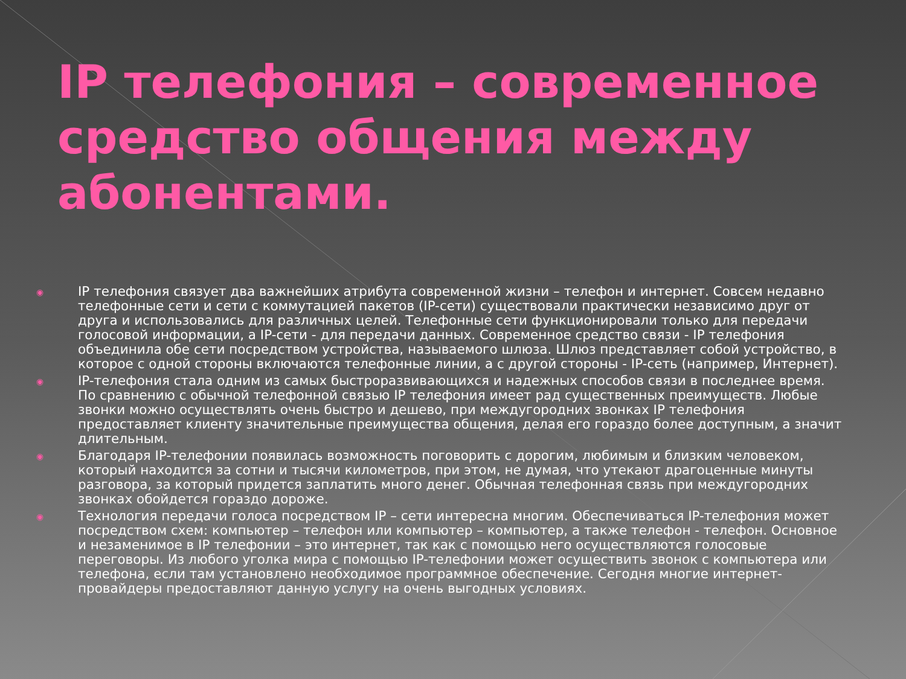IP телефония – современное средство общения между абонентами.
◉ IP телефония связует два важнейших атрибута современной жизни – телефон и интернет. Совсем недавно телефонные сети и сети с коммутацией пакетов (IP-сети) существовали практически независимо друг от друга и использовались для различных целей. Телефонные сети функционировали только для передачи голосовой информации, а IP-сети - для передачи данных. Современное средство связи - IP телефония объединила обе сети посредством устройства, называемого шлюза. Шлюз представляет собой устройство, в которое с одной стороны включаются телефонные линии, а с другой стороны - IP-сеть (например, Интернет).
◉ IP-телефония стала одним из самых быстроразвивающихся и надежных способов связи в последнее время. По сравнению с обычной телефонной связью IP телефония имеет рад существенных преимуществ. Любые звонки можно осуществлять очень быстро и дешево, при междугородних звонках IP телефония предоставляет клиенту значительные преимущества общения, делая его гораздо более доступным, а значит длительным.
◉ Благодаря IP-телефонии появилась возможность поговорить с дорогим, любимым и близким человеком, который находится за сотни и тысячи километров, при этом, не думая, что утекают драгоценные минуты разговора, за который придется заплатить много денег. Обычная телефонная связь при междугородних звонках обойдется гораздо дороже.
◉ Технология передачи голоса посредством IP – сети интересна многим. Обеспечиваться IP-телефония может посредством схем: компьютер – телефон или компьютер – компьютер, а также телефон - телефон. Основное и незаменимое в IP телефонии – это интернет, так как с помощью него осуществляются голосовые переговоры. Из любого уголка мира с помощью IP-телефонии может осуществить звонок с компьютера или телефона, если там установлено необходимое программное обеспечение. Сегодня многие интернет-провайдеры предоставляют данную услугу на очень выгодных условиях.